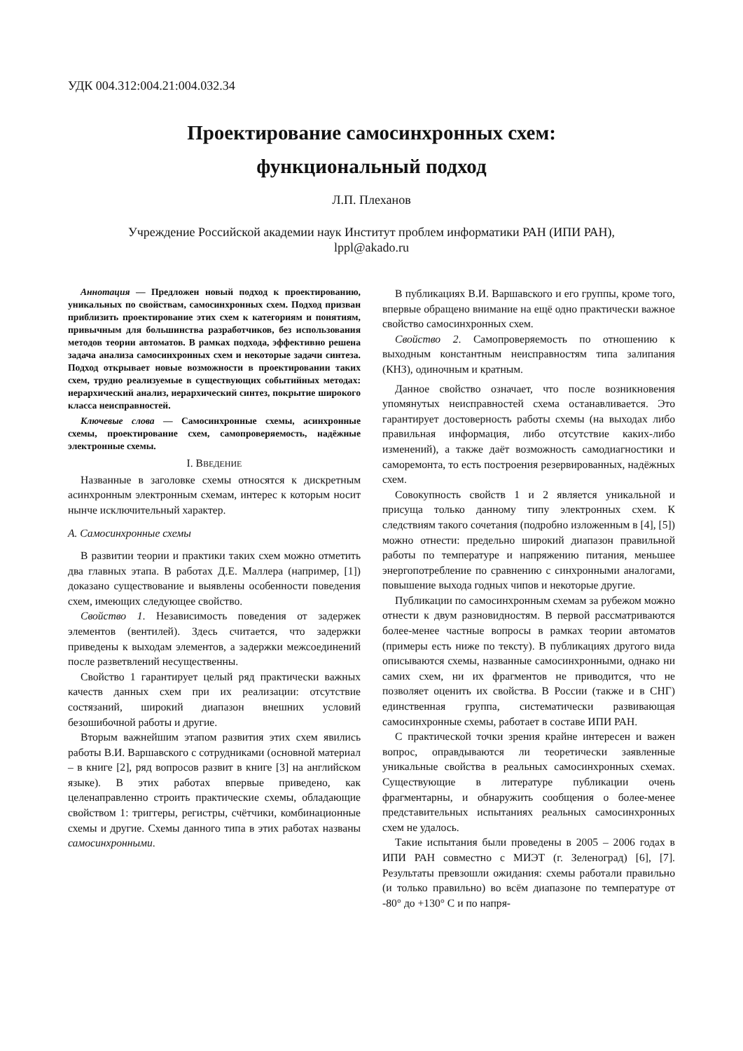УДК 004.312:004.21:004.032.34
Проектирование самосинхронных схем:
функциональный подход
Л.П. Плеханов
Учреждение Российской академии наук Институт проблем информатики РАН (ИПИ РАН),
lppl@akado.ru
Аннотация — Предложен новый подход к проектированию, уникальных по свойствам, самосинхронных схем. Подход призван приблизить проектирование этих схем к категориям и понятиям, привычным для большинства разработчиков, без использования методов теории автоматов. В рамках подхода, эффективно решена задача анализа самосинхронных схем и некоторые задачи синтеза. Подход открывает новые возможности в проектировании таких схем, трудно реализуемые в существующих событийных методах: иерархический анализ, иерархический синтез, покрытие широкого класса неисправностей.
Ключевые слова — Самосинхронные схемы, асинхронные схемы, проектирование схем, самопроверяемость, надёжные электронные схемы.
I. ВВЕДЕНИЕ
Названные в заголовке схемы относятся к дискретным асинхронным электронным схемам, интерес к которым носит нынче исключительный характер.
A. Самосинхронные схемы
В развитии теории и практики таких схем можно отметить два главных этапа. В работах Д.Е. Маллера (например, [1]) доказано существование и выявлены особенности поведения схем, имеющих следующее свойство.
Свойство 1. Независимость поведения от задержек элементов (вентилей). Здесь считается, что задержки приведены к выходам элементов, а задержки межсоединений после разветвлений несущественны.
Свойство 1 гарантирует целый ряд практически важных качеств данных схем при их реализации: отсутствие состязаний, широкий диапазон внешних условий безошибочной работы и другие.
Вторым важнейшим этапом развития этих схем явились работы В.И. Варшавского с сотрудниками (основной материал – в книге [2], ряд вопросов развит в книге [3] на английском языке). В этих работах впервые приведено, как целенаправленно строить практические схемы, обладающие свойством 1: триггеры, регистры, счётчики, комбинационные схемы и другие. Схемы данного типа в этих работах названы самосинхронными.
В публикациях В.И. Варшавского и его группы, кроме того, впервые обращено внимание на ещё одно практически важное свойство самосинхронных схем.
Свойство 2. Самопроверяемость по отношению к выходным константным неисправностям типа залипания (КНЗ), одиночным и кратным.
Данное свойство означает, что после возникновения упомянутых неисправностей схема останавливается. Это гарантирует достоверность работы схемы (на выходах либо правильная информация, либо отсутствие каких-либо изменений), а также даёт возможность самодиагностики и саморемонта, то есть построения резервированных, надёжных схем.
Совокупность свойств 1 и 2 является уникальной и присуща только данному типу электронных схем. К следствиям такого сочетания (подробно изложенным в [4], [5]) можно отнести: предельно широкий диапазон правильной работы по температуре и напряжению питания, меньшее энергопотребление по сравнению с синхронными аналогами, повышение выхода годных чипов и некоторые другие.
Публикации по самосинхронным схемам за рубежом можно отнести к двум разновидностям. В первой рассматриваются более-менее частные вопросы в рамках теории автоматов (примеры есть ниже по тексту). В публикациях другого вида описываются схемы, названные самосинхронными, однако ни самих схем, ни их фрагментов не приводится, что не позволяет оценить их свойства. В России (также и в СНГ) единственная группа, систематически развивающая самосинхронные схемы, работает в составе ИПИ РАН.
С практической точки зрения крайне интересен и важен вопрос, оправдываются ли теоретически заявленные уникальные свойства в реальных самосинхронных схемах. Существующие в литературе публикации очень фрагментарны, и обнаружить сообщения о более-менее представительных испытаниях реальных самосинхронных схем не удалось.
Такие испытания были проведены в 2005 – 2006 годах в ИПИ РАН совместно с МИЭТ (г. Зеленоград) [6], [7]. Результаты превзошли ожидания: схемы работали правильно (и только правильно) во всём диапазоне по температуре от -80° до +130° С и по напря-